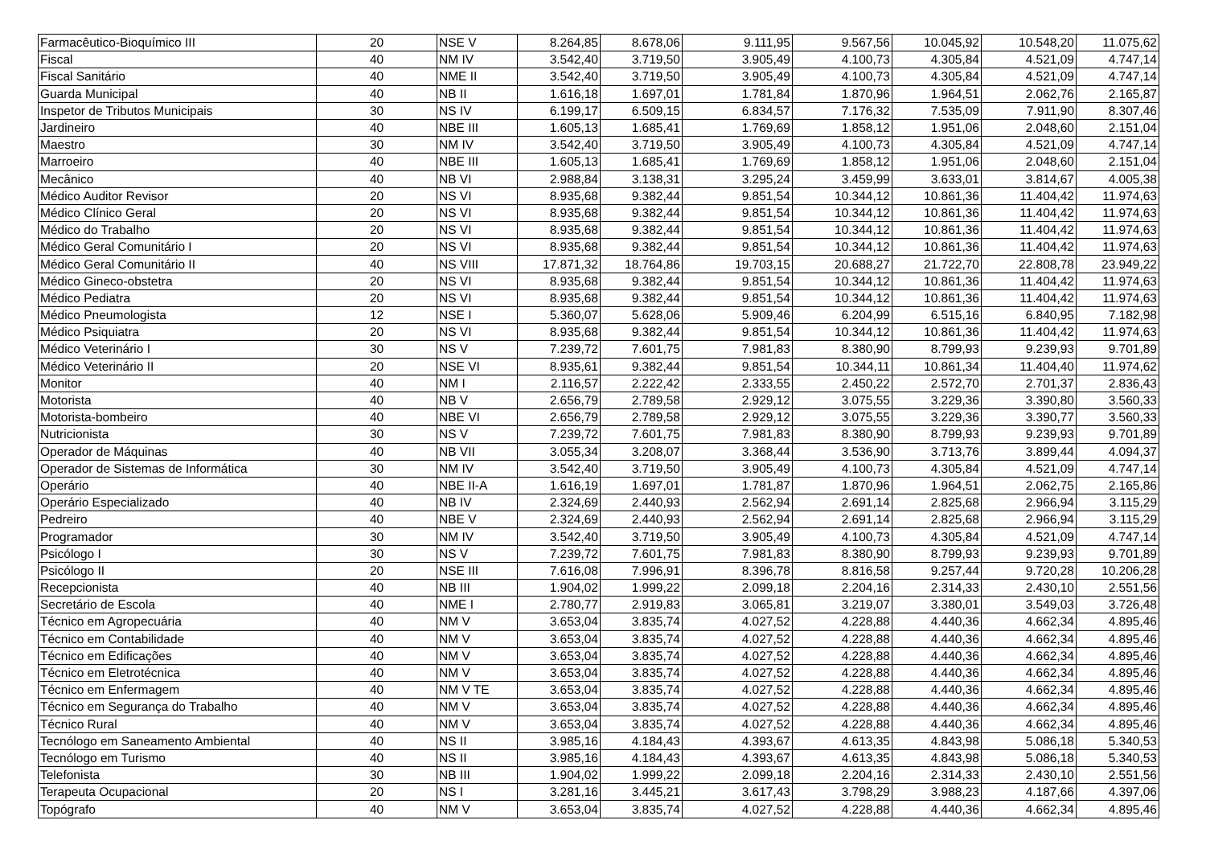| Farmacêutico-Bioquímico III | 20 | NSE V | 8.264,85 | 8.678,06 | 9.111,95 | 9.567,56 | 10.045,92 | 10.548,20 | 11.075,62 |
| Fiscal | 40 | NM IV | 3.542,40 | 3.719,50 | 3.905,49 | 4.100,73 | 4.305,84 | 4.521,09 | 4.747,14 |
| Fiscal Sanitário | 40 | NME II | 3.542,40 | 3.719,50 | 3.905,49 | 4.100,73 | 4.305,84 | 4.521,09 | 4.747,14 |
| Guarda Municipal | 40 | NB II | 1.616,18 | 1.697,01 | 1.781,84 | 1.870,96 | 1.964,51 | 2.062,76 | 2.165,87 |
| Inspetor de Tributos Municipais | 30 | NS IV | 6.199,17 | 6.509,15 | 6.834,57 | 7.176,32 | 7.535,09 | 7.911,90 | 8.307,46 |
| Jardineiro | 40 | NBE III | 1.605,13 | 1.685,41 | 1.769,69 | 1.858,12 | 1.951,06 | 2.048,60 | 2.151,04 |
| Maestro | 30 | NM IV | 3.542,40 | 3.719,50 | 3.905,49 | 4.100,73 | 4.305,84 | 4.521,09 | 4.747,14 |
| Marroeiro | 40 | NBE III | 1.605,13 | 1.685,41 | 1.769,69 | 1.858,12 | 1.951,06 | 2.048,60 | 2.151,04 |
| Mecânico | 40 | NB VI | 2.988,84 | 3.138,31 | 3.295,24 | 3.459,99 | 3.633,01 | 3.814,67 | 4.005,38 |
| Médico Auditor Revisor | 20 | NS VI | 8.935,68 | 9.382,44 | 9.851,54 | 10.344,12 | 10.861,36 | 11.404,42 | 11.974,63 |
| Médico Clínico Geral | 20 | NS VI | 8.935,68 | 9.382,44 | 9.851,54 | 10.344,12 | 10.861,36 | 11.404,42 | 11.974,63 |
| Médico do Trabalho | 20 | NS VI | 8.935,68 | 9.382,44 | 9.851,54 | 10.344,12 | 10.861,36 | 11.404,42 | 11.974,63 |
| Médico Geral Comunitário I | 20 | NS VI | 8.935,68 | 9.382,44 | 9.851,54 | 10.344,12 | 10.861,36 | 11.404,42 | 11.974,63 |
| Médico Geral Comunitário II | 40 | NS VIII | 17.871,32 | 18.764,86 | 19.703,15 | 20.688,27 | 21.722,70 | 22.808,78 | 23.949,22 |
| Médico Gineco-obstetra | 20 | NS VI | 8.935,68 | 9.382,44 | 9.851,54 | 10.344,12 | 10.861,36 | 11.404,42 | 11.974,63 |
| Médico Pediatra | 20 | NS VI | 8.935,68 | 9.382,44 | 9.851,54 | 10.344,12 | 10.861,36 | 11.404,42 | 11.974,63 |
| Médico Pneumologista | 12 | NSE I | 5.360,07 | 5.628,06 | 5.909,46 | 6.204,99 | 6.515,16 | 6.840,95 | 7.182,98 |
| Médico Psiquiatra | 20 | NS VI | 8.935,68 | 9.382,44 | 9.851,54 | 10.344,12 | 10.861,36 | 11.404,42 | 11.974,63 |
| Médico Veterinário I | 30 | NS V | 7.239,72 | 7.601,75 | 7.981,83 | 8.380,90 | 8.799,93 | 9.239,93 | 9.701,89 |
| Médico Veterinário II | 20 | NSE VI | 8.935,61 | 9.382,44 | 9.851,54 | 10.344,11 | 10.861,34 | 11.404,40 | 11.974,62 |
| Monitor | 40 | NM I | 2.116,57 | 2.222,42 | 2.333,55 | 2.450,22 | 2.572,70 | 2.701,37 | 2.836,43 |
| Motorista | 40 | NB V | 2.656,79 | 2.789,58 | 2.929,12 | 3.075,55 | 3.229,36 | 3.390,80 | 3.560,33 |
| Motorista-bombeiro | 40 | NBE VI | 2.656,79 | 2.789,58 | 2.929,12 | 3.075,55 | 3.229,36 | 3.390,77 | 3.560,33 |
| Nutricionista | 30 | NS V | 7.239,72 | 7.601,75 | 7.981,83 | 8.380,90 | 8.799,93 | 9.239,93 | 9.701,89 |
| Operador de Máquinas | 40 | NB VII | 3.055,34 | 3.208,07 | 3.368,44 | 3.536,90 | 3.713,76 | 3.899,44 | 4.094,37 |
| Operador de Sistemas de Informática | 30 | NM IV | 3.542,40 | 3.719,50 | 3.905,49 | 4.100,73 | 4.305,84 | 4.521,09 | 4.747,14 |
| Operário | 40 | NBE II-A | 1.616,19 | 1.697,01 | 1.781,87 | 1.870,96 | 1.964,51 | 2.062,75 | 2.165,86 |
| Operário Especializado | 40 | NB IV | 2.324,69 | 2.440,93 | 2.562,94 | 2.691,14 | 2.825,68 | 2.966,94 | 3.115,29 |
| Pedreiro | 40 | NBE V | 2.324,69 | 2.440,93 | 2.562,94 | 2.691,14 | 2.825,68 | 2.966,94 | 3.115,29 |
| Programador | 30 | NM IV | 3.542,40 | 3.719,50 | 3.905,49 | 4.100,73 | 4.305,84 | 4.521,09 | 4.747,14 |
| Psicólogo I | 30 | NS V | 7.239,72 | 7.601,75 | 7.981,83 | 8.380,90 | 8.799,93 | 9.239,93 | 9.701,89 |
| Psicólogo II | 20 | NSE III | 7.616,08 | 7.996,91 | 8.396,78 | 8.816,58 | 9.257,44 | 9.720,28 | 10.206,28 |
| Recepcionista | 40 | NB III | 1.904,02 | 1.999,22 | 2.099,18 | 2.204,16 | 2.314,33 | 2.430,10 | 2.551,56 |
| Secretário de Escola | 40 | NME I | 2.780,77 | 2.919,83 | 3.065,81 | 3.219,07 | 3.380,01 | 3.549,03 | 3.726,48 |
| Técnico em Agropecuária | 40 | NM V | 3.653,04 | 3.835,74 | 4.027,52 | 4.228,88 | 4.440,36 | 4.662,34 | 4.895,46 |
| Técnico em Contabilidade | 40 | NM V | 3.653,04 | 3.835,74 | 4.027,52 | 4.228,88 | 4.440,36 | 4.662,34 | 4.895,46 |
| Técnico em Edificações | 40 | NM V | 3.653,04 | 3.835,74 | 4.027,52 | 4.228,88 | 4.440,36 | 4.662,34 | 4.895,46 |
| Técnico em Eletrotécnica | 40 | NM V | 3.653,04 | 3.835,74 | 4.027,52 | 4.228,88 | 4.440,36 | 4.662,34 | 4.895,46 |
| Técnico em Enfermagem | 40 | NM V TE | 3.653,04 | 3.835,74 | 4.027,52 | 4.228,88 | 4.440,36 | 4.662,34 | 4.895,46 |
| Técnico em Segurança do Trabalho | 40 | NM V | 3.653,04 | 3.835,74 | 4.027,52 | 4.228,88 | 4.440,36 | 4.662,34 | 4.895,46 |
| Técnico Rural | 40 | NM V | 3.653,04 | 3.835,74 | 4.027,52 | 4.228,88 | 4.440,36 | 4.662,34 | 4.895,46 |
| Tecnólogo em Saneamento Ambiental | 40 | NS II | 3.985,16 | 4.184,43 | 4.393,67 | 4.613,35 | 4.843,98 | 5.086,18 | 5.340,53 |
| Tecnólogo em Turismo | 40 | NS II | 3.985,16 | 4.184,43 | 4.393,67 | 4.613,35 | 4.843,98 | 5.086,18 | 5.340,53 |
| Telefonista | 30 | NB III | 1.904,02 | 1.999,22 | 2.099,18 | 2.204,16 | 2.314,33 | 2.430,10 | 2.551,56 |
| Terapeuta Ocupacional | 20 | NS I | 3.281,16 | 3.445,21 | 3.617,43 | 3.798,29 | 3.988,23 | 4.187,66 | 4.397,06 |
| Topógrafo | 40 | NM V | 3.653,04 | 3.835,74 | 4.027,52 | 4.228,88 | 4.440,36 | 4.662,34 | 4.895,46 |